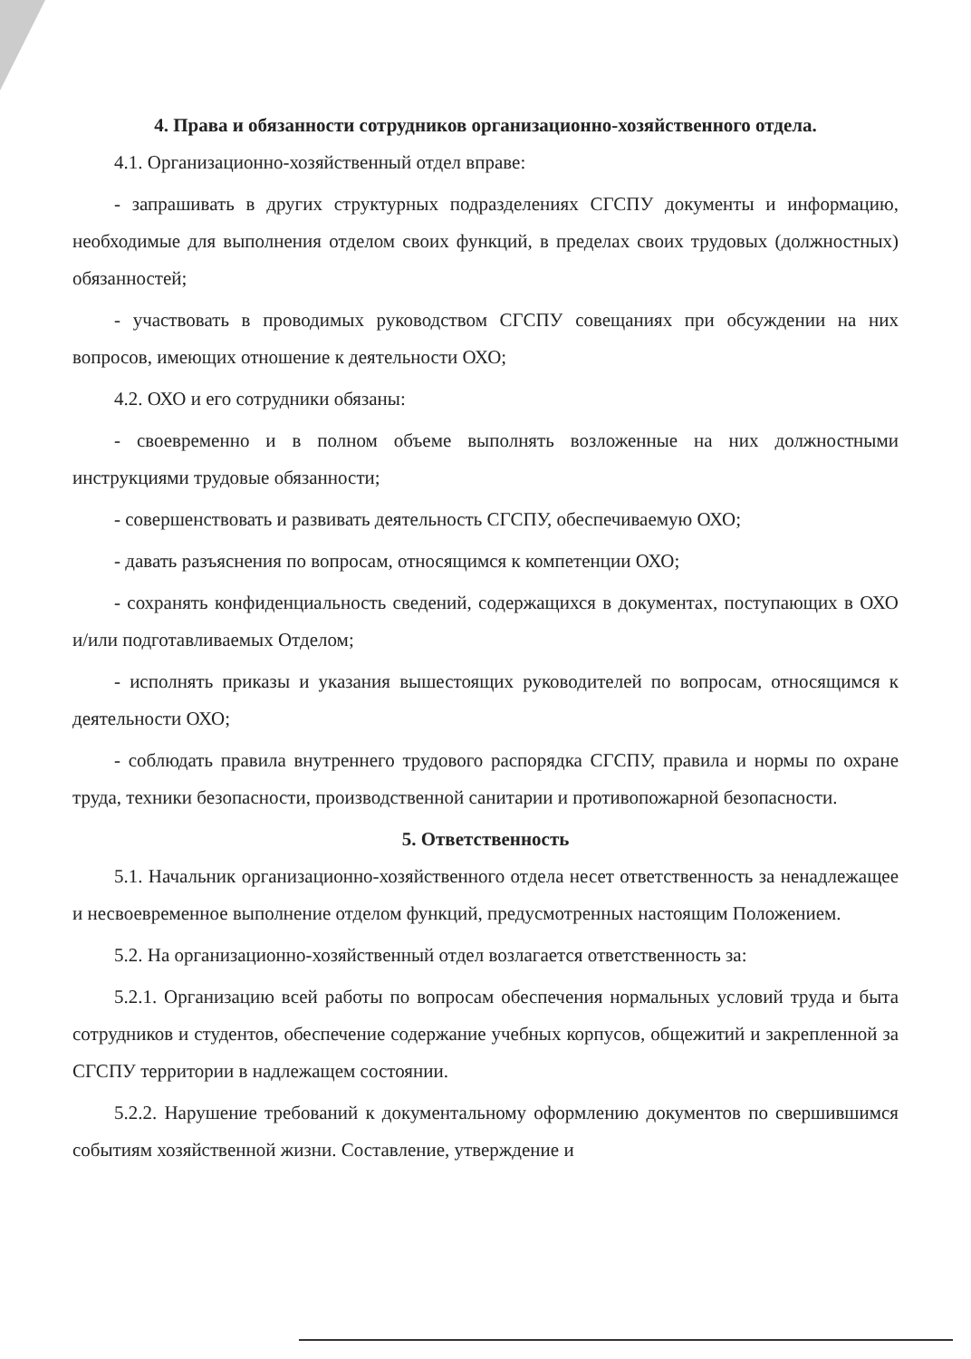4. Права и обязанности сотрудников организационно-хозяйственного отдела.
4.1. Организационно-хозяйственный отдел вправе:
- запрашивать в других структурных подразделениях СГСПУ документы и информацию, необходимые для выполнения отделом своих функций, в пределах своих трудовых (должностных) обязанностей;
- участвовать в проводимых руководством СГСПУ совещаниях при обсуждении на них вопросов, имеющих отношение к деятельности ОХО;
4.2. ОХО и его сотрудники обязаны:
- своевременно и в полном объеме выполнять возложенные на них должностными инструкциями трудовые обязанности;
- совершенствовать и развивать деятельность СГСПУ, обеспечиваемую ОХО;
- давать разъяснения по вопросам, относящимся к компетенции ОХО;
- сохранять конфиденциальность сведений, содержащихся в документах, поступающих в ОХО и/или подготавливаемых Отделом;
- исполнять приказы и указания вышестоящих руководителей по вопросам, относящимся к деятельности ОХО;
- соблюдать правила внутреннего трудового распорядка СГСПУ, правила и нормы по охране труда, техники безопасности, производственной санитарии и противопожарной безопасности.
5. Ответственность
5.1. Начальник организационно-хозяйственного отдела несет ответственность за ненадлежащее и несвоевременное выполнение отделом функций, предусмотренных настоящим Положением.
5.2. На организационно-хозяйственный отдел возлагается ответственность за:
5.2.1. Организацию всей работы по вопросам обеспечения нормальных условий труда и быта сотрудников и студентов, обеспечение содержание учебных корпусов, общежитий и закрепленной за СГСПУ территории в надлежащем состоянии.
5.2.2. Нарушение требований к документальному оформлению документов по свершившимся событиям хозяйственной жизни. Составление, утверждение и